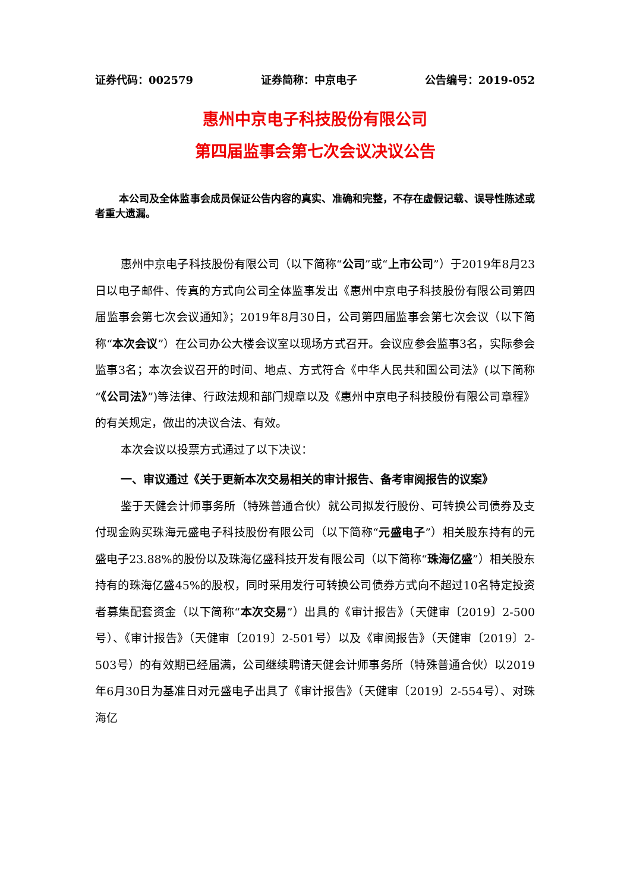证券代码：002579 证券简称：中京电子 公告编号：2019-052
惠州中京电子科技股份有限公司
第四届监事会第七次会议决议公告
本公司及全体监事会成员保证公告内容的真实、准确和完整，不存在虚假记载、误导性陈述或者重大遗漏。
惠州中京电子科技股份有限公司（以下简称“公司”或“上市公司”）于2019年8月23日以电子邮件、传真的方式向公司全体监事发出《惠州中京电子科技股份有限公司第四届监事会第七次会议通知》；2019年8月30日，公司第四届监事会第七次会议（以下简称“本次会议”）在公司办公大楼会议室以现场方式召开。会议应参会监事3名，实际参会监事3名；本次会议召开的时间、地点、方式符合《中华人民共和国公司法》(以下简称“《公司法》”)等法律、行政法规和部门规章以及《惠州中京电子科技股份有限公司章程》的有关规定，做出的决议合法、有效。
本次会议以投票方式通过了以下决议：
一、审议通过《关于更新本次交易相关的审计报告、备考审阅报告的议案》
鉴于天健会计师事务所（特殊普通合伙）就公司拟发行股份、可转换公司债券及支付现金购买珠海元盛电子科技股份有限公司（以下简称“元盛电子”）相关股东持有的元盛电子23.88%的股份以及珠海亿盛科技开发有限公司（以下简称“珠海亿盛”）相关股东持有的珠海亿盛45%的股权，同时采用发行可转换公司债券方式向不超过10名特定投资者募集配套资金（以下简称“本次交易”）出具的《审计报告》（天健审〔2019〕2-500号）、《审计报告》（天健审〔2019〕2-501号）以及《审阅报告》（天健审〔2019〕2-503号）的有效期已经届满，公司继续聘请天健会计师事务所（特殊普通合伙）以2019年6月30日为基准日对元盛电子出具了《审计报告》（天健审〔2019〕2-554号）、对珠海亿